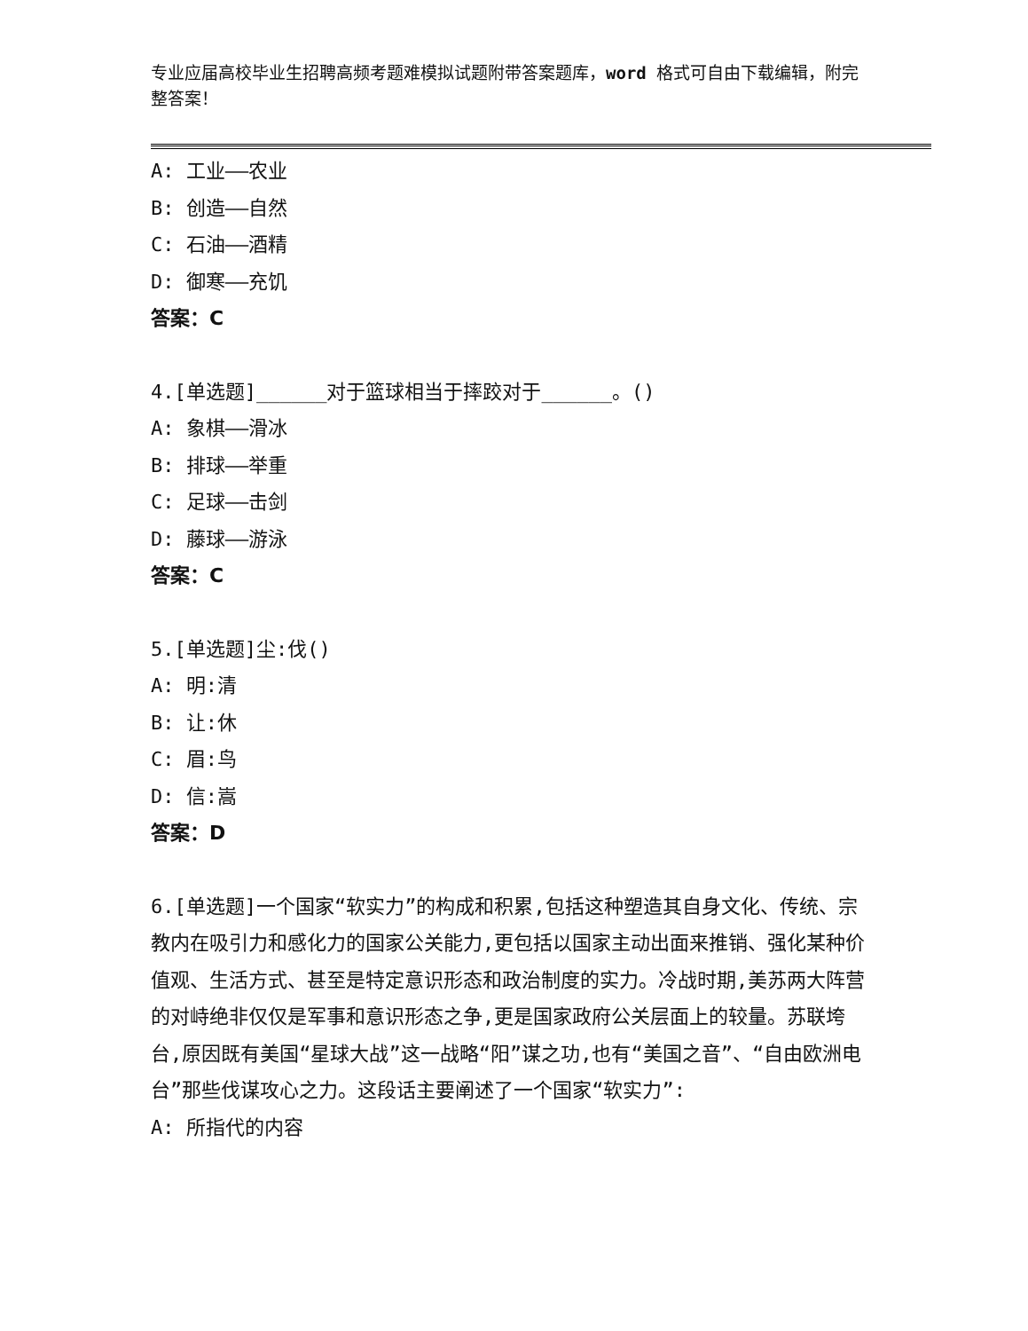专业应届高校毕业生招聘高频考题难模拟试题附带答案题库，word 格式可自由下载编辑，附完整答案！
A: 工业——农业
B: 创造——自然
C: 石油——酒精
D: 御寒——充饥
答案：C
4.[单选题]______对于篮球相当于摔跤对于______。()
A: 象棋——滑冰
B: 排球——举重
C: 足球——击剑
D: 藤球——游泳
答案：C
5.[单选题]尘:伐()
A: 明:清
B: 让:休
C: 眉:鸟
D: 信:嵩
答案：D
6.[单选题]一个国家“软实力”的构成和积累,包括这种塑造其自身文化、传统、宗教内在吸引力和感化力的国家公关能力,更包括以国家主动出面来推销、强化某种价值观、生活方式、甚至是特定意识形态和政治制度的实力。冷战时期,美苏两大阵营的对峙绝非仅仅是军事和意识形态之争,更是国家政府公关层面上的较量。苏联垮台,原因既有美国“星球大战”这一战略“阳”谋之功,也有“美国之音”、“自由欧洲电台”那些伐谋攻心之力。这段话主要阐述了一个国家“软实力”:
A: 所指代的内容